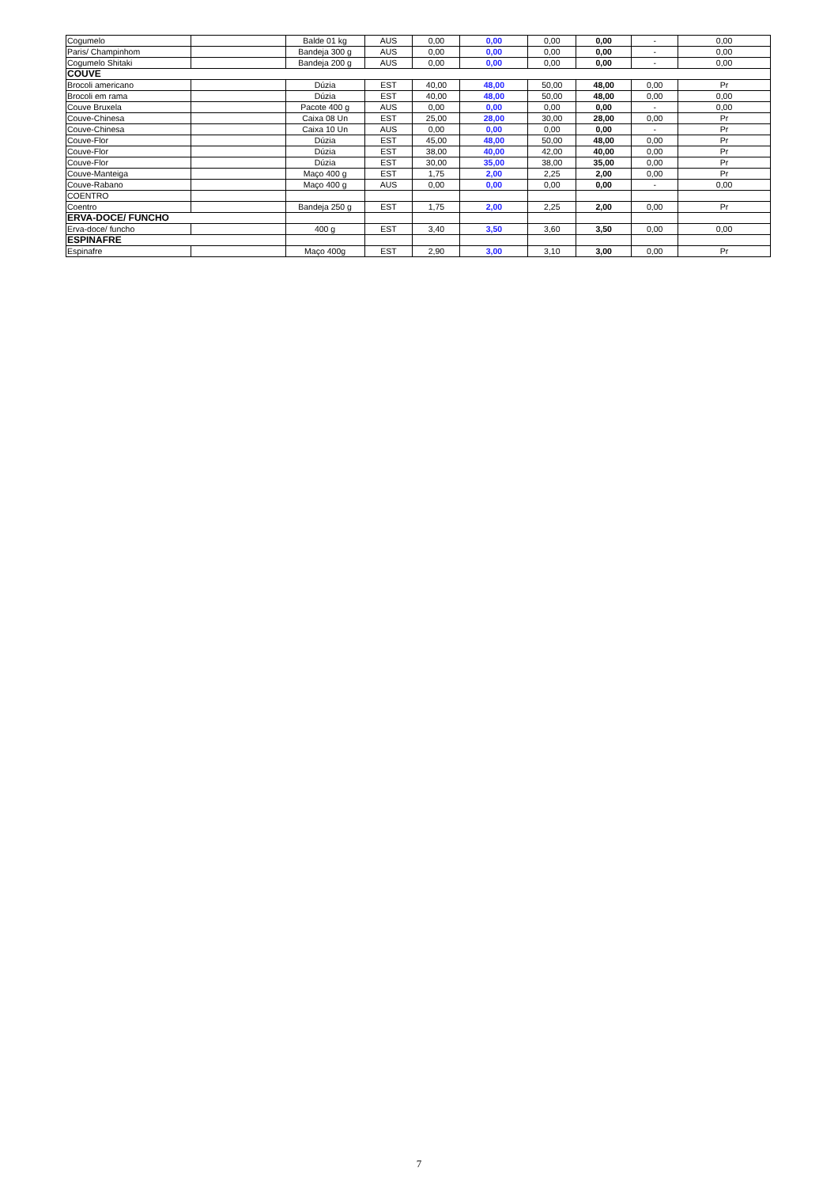| Cogumelo | | Balde 01 kg | AUS | 0,00 | 0,00 | 0,00 | 0,00 | - | 0,00 |
| Paris/ Champinhom | | Bandeja 300 g | AUS | 0,00 | 0,00 | 0,00 | 0,00 | - | 0,00 |
| Cogumelo Shitaki | | Bandeja 200 g | AUS | 0,00 | 0,00 | 0,00 | 0,00 | - | 0,00 |
| COUVE | | | | | | | | | |
| Brocoli americano | | Dúzia | EST | 40,00 | 48,00 | 50,00 | 48,00 | 0,00 | Pr |
| Brocoli em rama | | Dúzia | EST | 40,00 | 48,00 | 50,00 | 48,00 | 0,00 | 0,00 |
| Couve Bruxela | | Pacote 400 g | AUS | 0,00 | 0,00 | 0,00 | 0,00 | - | 0,00 |
| Couve-Chinesa | | Caixa 08 Un | EST | 25,00 | 28,00 | 30,00 | 28,00 | 0,00 | Pr |
| Couve-Chinesa | | Caixa 10 Un | AUS | 0,00 | 0,00 | 0,00 | 0,00 | - | Pr |
| Couve-Flor | | Dúzia | EST | 45,00 | 48,00 | 50,00 | 48,00 | 0,00 | Pr |
| Couve-Flor | | Dúzia | EST | 38,00 | 40,00 | 42,00 | 40,00 | 0,00 | Pr |
| Couve-Flor | | Dúzia | EST | 30,00 | 35,00 | 38,00 | 35,00 | 0,00 | Pr |
| Couve-Manteiga | | Maço 400 g | EST | 1,75 | 2,00 | 2,25 | 2,00 | 0,00 | Pr |
| Couve-Rabano | | Maço 400 g | AUS | 0,00 | 0,00 | 0,00 | 0,00 | - | 0,00 |
| COENTRO | | | | | | | | | |
| Coentro | | Bandeja 250 g | EST | 1,75 | 2,00 | 2,25 | 2,00 | 0,00 | Pr |
| ERVA-DOCE/ FUNCHO | | | | | | | | | |
| Erva-doce/ funcho | | 400 g | EST | 3,40 | 3,50 | 3,60 | 3,50 | 0,00 | 0,00 |
| ESPINAFRE | | | | | | | | | |
| Espinafre | | Maço 400g | EST | 2,90 | 3,00 | 3,10 | 3,00 | 0,00 | Pr |
7